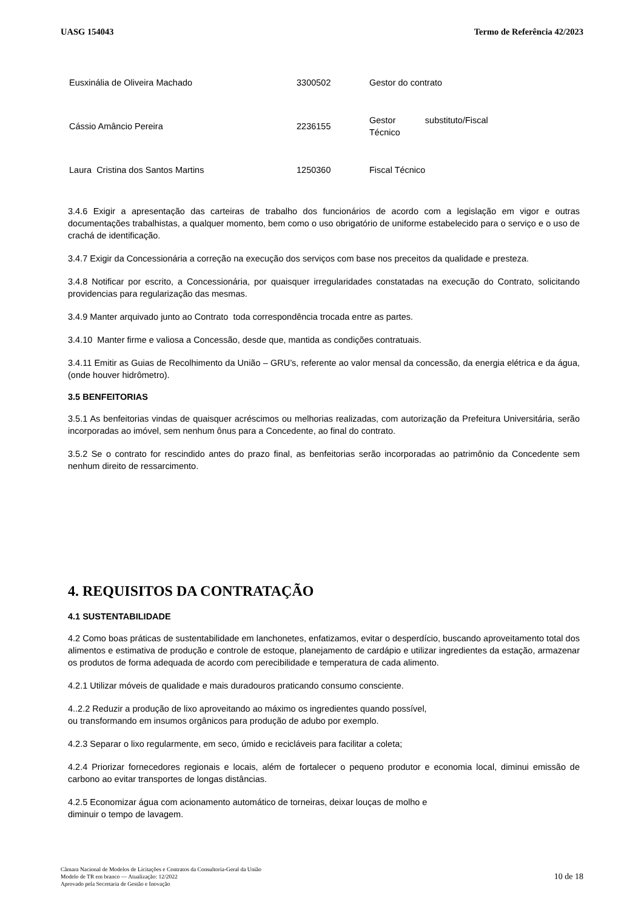UASG 154043 Termo de Referência 42/2023
| Eusxinália de Oliveira Machado | 3300502 | Gestor do contrato |
| Cássio Amâncio Pereira | 2236155 | Gestor substituto/Fiscal Técnico |
| Laura Cristina dos Santos Martins | 1250360 | Fiscal Técnico |
3.4.6 Exigir a apresentação das carteiras de trabalho dos funcionários de acordo com a legislação em vigor e outras documentações trabalhistas, a qualquer momento, bem como o uso obrigatório de uniforme estabelecido para o serviço e o uso de crachá de identificação.
3.4.7 Exigir da Concessionária a correção na execução dos serviços com base nos preceitos da qualidade e presteza.
3.4.8 Notificar por escrito, a Concessionária, por quaisquer irregularidades constatadas na execução do Contrato, solicitando providencias para regularização das mesmas.
3.4.9 Manter arquivado junto ao Contrato toda correspondência trocada entre as partes.
3.4.10 Manter firme e valiosa a Concessão, desde que, mantida as condições contratuais.
3.4.11 Emitir as Guias de Recolhimento da União – GRU’s, referente ao valor mensal da concessão, da energia elétrica e da água, (onde houver hidrômetro).
3.5 BENFEITORIAS
3.5.1 As benfeitorias vindas de quaisquer acréscimos ou melhorias realizadas, com autorização da Prefeitura Universitária, serão incorporadas ao imóvel, sem nenhum ônus para a Concedente, ao final do contrato.
3.5.2 Se o contrato for rescindido antes do prazo final, as benfeitorias serão incorporadas ao patrimônio da Concedente sem nenhum direito de ressarcimento.
4. REQUISITOS DA CONTRATAÇÃO
4.1 SUSTENTABILIDADE
4.2 Como boas práticas de sustentabilidade em lanchonetes, enfatizamos, evitar o desperdício, buscando aproveitamento total dos alimentos e estimativa de produção e controle de estoque, planejamento de cardápio e utilizar ingredientes da estação, armazenar os produtos de forma adequada de acordo com perecibilidade e temperatura de cada alimento.
4.2.1 Utilizar móveis de qualidade e mais duradouros praticando consumo consciente.
4..2.2 Reduzir a produção de lixo aproveitando ao máximo os ingredientes quando possível,
ou transformando em insumos orgânicos para produção de adubo por exemplo.
4.2.3 Separar o lixo regularmente, em seco, úmido e recicláveis para facilitar a coleta;
4.2.4 Priorizar fornecedores regionais e locais, além de fortalecer o pequeno produtor e economia local, diminui emissão de carbono ao evitar transportes de longas distâncias.
4.2.5 Economizar água com acionamento automático de torneiras, deixar louças de molho e
diminuir o tempo de lavagem.
Câmara Nacional de Modelos de Licitações e Contratos da Consultoria-Geral da União
Modelo de TR em branco — Atualização: 12/2022
Aprovado pela Secretaria de Gestão e Inovação
10 de 18